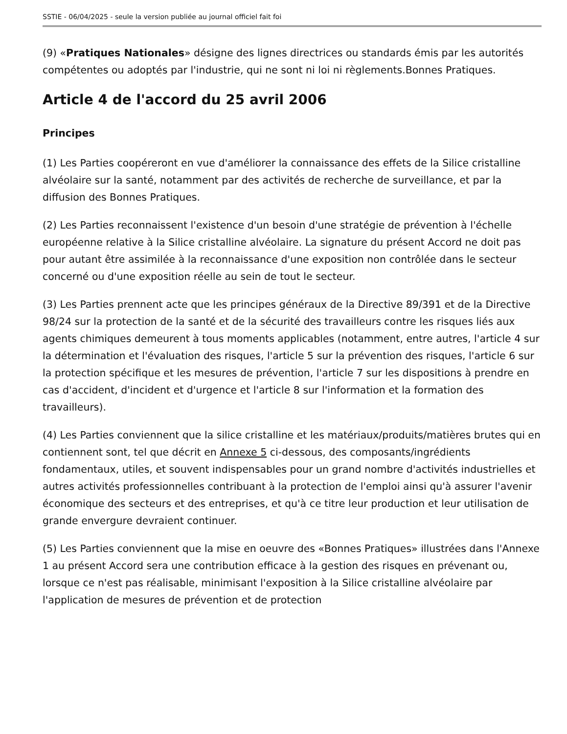SSTIE - 06/04/2025 - seule la version publiée au journal officiel fait foi
(9) «Pratiques Nationales» désigne des lignes directrices ou standards émis par les autorités compétentes ou adoptés par l'industrie, qui ne sont ni loi ni règlements.Bonnes Pratiques.
Article 4 de l'accord du 25 avril 2006
Principes
(1) Les Parties coopéreront en vue d'améliorer la connaissance des effets de la Silice cristalline alvéolaire sur la santé, notamment par des activités de recherche de surveillance, et par la diffusion des Bonnes Pratiques.
(2) Les Parties reconnaissent l'existence d'un besoin d'une stratégie de prévention à l'échelle européenne relative à la Silice cristalline alvéolaire. La signature du présent Accord ne doit pas pour autant être assimilée à la reconnaissance d'une exposition non contrôlée dans le secteur concerné ou d'une exposition réelle au sein de tout le secteur.
(3) Les Parties prennent acte que les principes généraux de la Directive 89/391 et de la Directive 98/24 sur la protection de la santé et de la sécurité des travailleurs contre les risques liés aux agents chimiques demeurent à tous moments applicables (notamment, entre autres, l'article 4 sur la détermination et l'évaluation des risques, l'article 5 sur la prévention des risques, l'article 6 sur la protection spécifique et les mesures de prévention, l'article 7 sur les dispositions à prendre en cas d'accident, d'incident et d'urgence et l'article 8 sur l'information et la formation des travailleurs).
(4) Les Parties conviennent que la silice cristalline et les matériaux/produits/matières brutes qui en contiennent sont, tel que décrit en Annexe 5 ci-dessous, des composants/ingrédients fondamentaux, utiles, et souvent indispensables pour un grand nombre d'activités industrielles et autres activités professionnelles contribuant à la protection de l'emploi ainsi qu'à assurer l'avenir économique des secteurs et des entreprises, et qu'à ce titre leur production et leur utilisation de grande envergure devraient continuer.
(5) Les Parties conviennent que la mise en oeuvre des «Bonnes Pratiques» illustrées dans l'Annexe 1 au présent Accord sera une contribution efficace à la gestion des risques en prévenant ou, lorsque ce n'est pas réalisable, minimisant l'exposition à la Silice cristalline alvéolaire par l'application de mesures de prévention et de protection